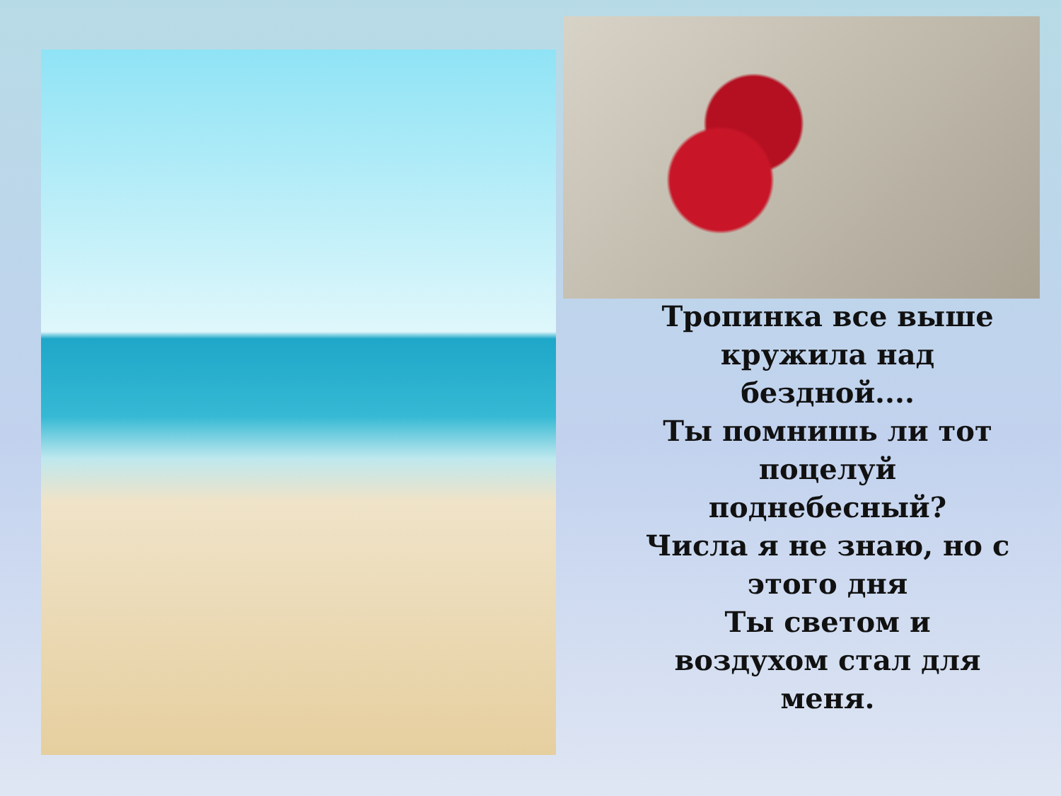Тропинка все выше
кружила над
бездной....
Ты помнишь ли тот
поцелуй
поднебесный?
Числа я не знаю, но с
этого дня
Ты светом и
воздухом стал для
меня.